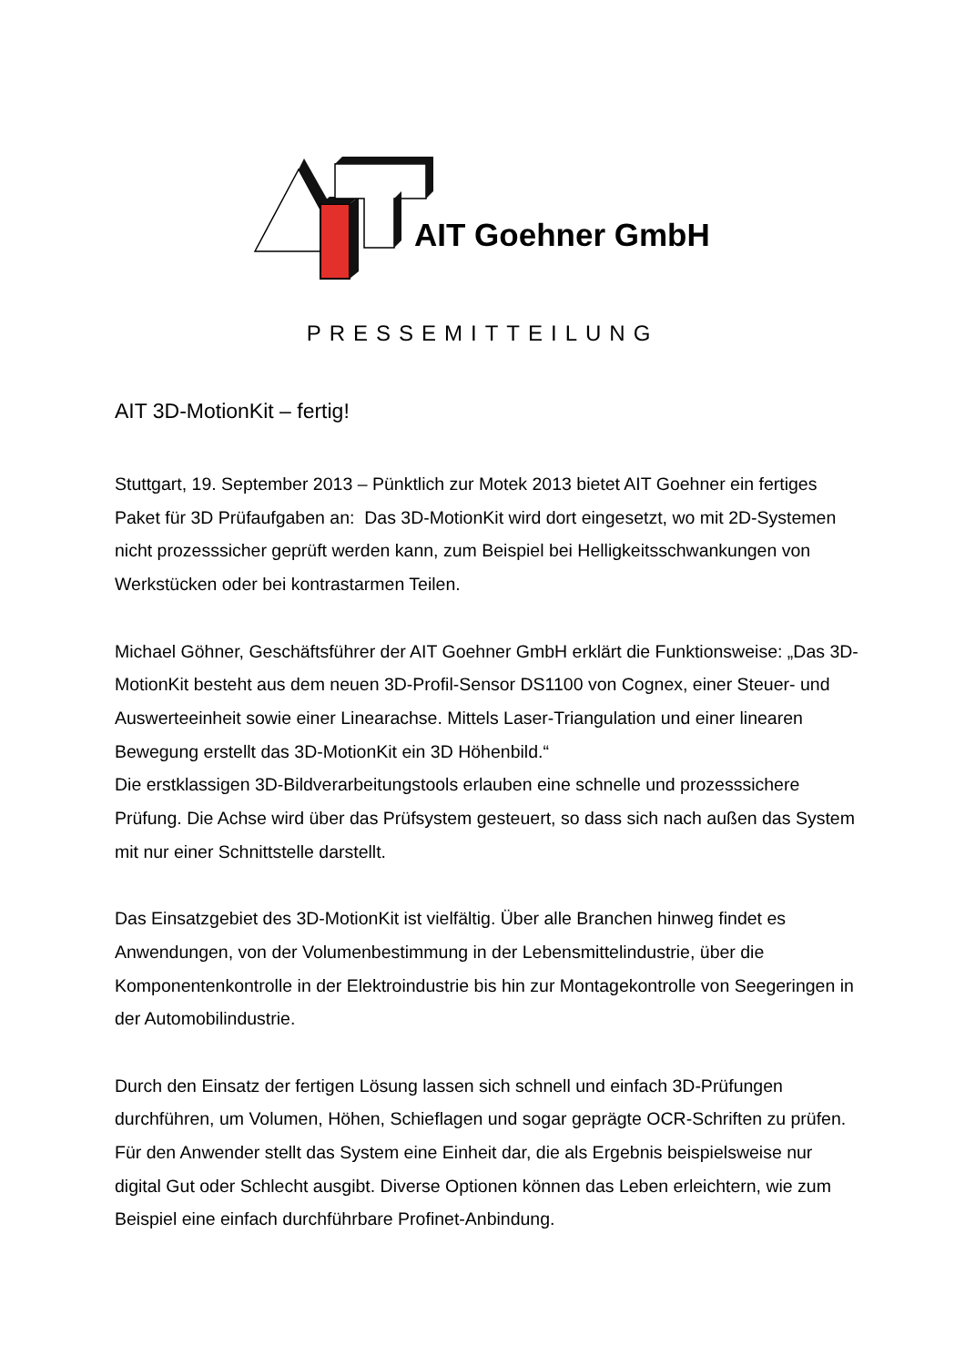AIT Goehner GmbH
PRESSEMITTEILUNG
AIT 3D-MotionKit – fertig!
Stuttgart, 19. September 2013 – Pünktlich zur Motek 2013 bietet AIT Goehner ein fertiges Paket für 3D Prüfaufgaben an: Das 3D-MotionKit wird dort eingesetzt, wo mit 2D-Systemen nicht prozesssicher geprüft werden kann, zum Beispiel bei Helligkeitsschwankungen von Werkstücken oder bei kontrastarmen Teilen.
Michael Göhner, Geschäftsführer der AIT Goehner GmbH erklärt die Funktionsweise: „Das 3D-MotionKit besteht aus dem neuen 3D-Profil-Sensor DS1100 von Cognex, einer Steuer- und Auswerteeinheit sowie einer Linearachse. Mittels Laser-Triangulation und einer linearen Bewegung erstellt das 3D-MotionKit ein 3D Höhenbild.“
Die erstklassigen 3D-Bildverarbeitungstools erlauben eine schnelle und prozesssichere Prüfung. Die Achse wird über das Prüfsystem gesteuert, so dass sich nach außen das System mit nur einer Schnittstelle darstellt.
Das Einsatzgebiet des 3D-MotionKit ist vielfältig. Über alle Branchen hinweg findet es Anwendungen, von der Volumenbestimmung in der Lebensmittelindustrie, über die Komponentenkontrolle in der Elektroindustrie bis hin zur Montagekontrolle von Seegeringen in der Automobilindustrie.
Durch den Einsatz der fertigen Lösung lassen sich schnell und einfach 3D-Prüfungen durchführen, um Volumen, Höhen, Schieflagen und sogar geprägte OCR-Schriften zu prüfen. Für den Anwender stellt das System eine Einheit dar, die als Ergebnis beispielsweise nur digital Gut oder Schlecht ausgibt. Diverse Optionen können das Leben erleichtern, wie zum Beispiel eine einfach durchführbare Profinet-Anbindung.